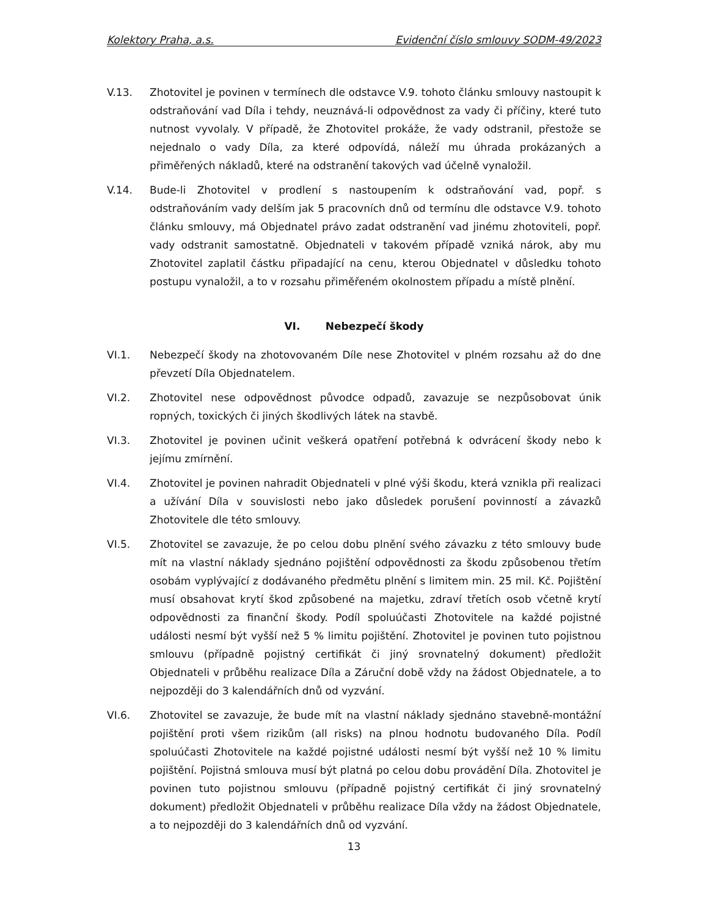Kolektory Praha, a.s. Evidenční číslo smlouvy SODM-49/2023
V.13. Zhotovitel je povinen v termínech dle odstavce V.9. tohoto článku smlouvy nastoupit k odstraňování vad Díla i tehdy, neuznává-li odpovědnost za vady či příčiny, které tuto nutnost vyvolaly. V případě, že Zhotovitel prokáže, že vady odstranil, přestože se nejednalo o vady Díla, za které odpovídá, náleží mu úhrada prokázaných a přiměřených nákladů, které na odstranění takových vad účelně vynaložil.
V.14. Bude-li Zhotovitel v prodlení s nastoupením k odstraňování vad, popř. s odstraňováním vady delším jak 5 pracovních dnů od termínu dle odstavce V.9. tohoto článku smlouvy, má Objednatel právo zadat odstranění vad jinému zhotoviteli, popř. vady odstranit samostatně. Objednateli v takovém případě vzniká nárok, aby mu Zhotovitel zaplatil částku připadající na cenu, kterou Objednatel v důsledku tohoto postupu vynaložil, a to v rozsahu přiměřeném okolnostem případu a místě plnění.
VI. Nebezpečí škody
VI.1. Nebezpečí škody na zhotovovaném Díle nese Zhotovitel v plném rozsahu až do dne převzetí Díla Objednatelem.
VI.2. Zhotovitel nese odpovědnost původce odpadů, zavazuje se nezpůsobovat únik ropných, toxických či jiných škodlivých látek na stavbě.
VI.3. Zhotovitel je povinen učinit veškerá opatření potřebná k odvrácení škody nebo k jejímu zmírnění.
VI.4. Zhotovitel je povinen nahradit Objednateli v plné výši škodu, která vznikla při realizaci a užívání Díla v souvislosti nebo jako důsledek porušení povinností a závazků Zhotovitele dle této smlouvy.
VI.5. Zhotovitel se zavazuje, že po celou dobu plnění svého závazku z této smlouvy bude mít na vlastní náklady sjednáno pojištění odpovědnosti za škodu způsobenou třetím osobám vyplývající z dodávaného předmětu plnění s limitem min. 25 mil. Kč. Pojištění musí obsahovat krytí škod způsobené na majetku, zdraví třetích osob včetně krytí odpovědnosti za finanční škody. Podíl spoluúčasti Zhotovitele na každé pojistné události nesmí být vyšší než 5 % limitu pojištění. Zhotovitel je povinen tuto pojistnou smlouvu (případně pojistný certifikát či jiný srovnatelný dokument) předložit Objednateli v průběhu realizace Díla a Záruční době vždy na žádost Objednatele, a to nejpozději do 3 kalendářních dnů od vyzvání.
VI.6. Zhotovitel se zavazuje, že bude mít na vlastní náklady sjednáno stavebně-montážní pojištění proti všem rizikům (all risks) na plnou hodnotu budovaného Díla. Podíl spoluúčasti Zhotovitele na každé pojistné události nesmí být vyšší než 10 % limitu pojištění. Pojistná smlouva musí být platná po celou dobu provádění Díla. Zhotovitel je povinen tuto pojistnou smlouvu (případně pojistný certifikát či jiný srovnatelný dokument) předložit Objednateli v průběhu realizace Díla vždy na žádost Objednatele, a to nejpozději do 3 kalendářních dnů od vyzvání.
13